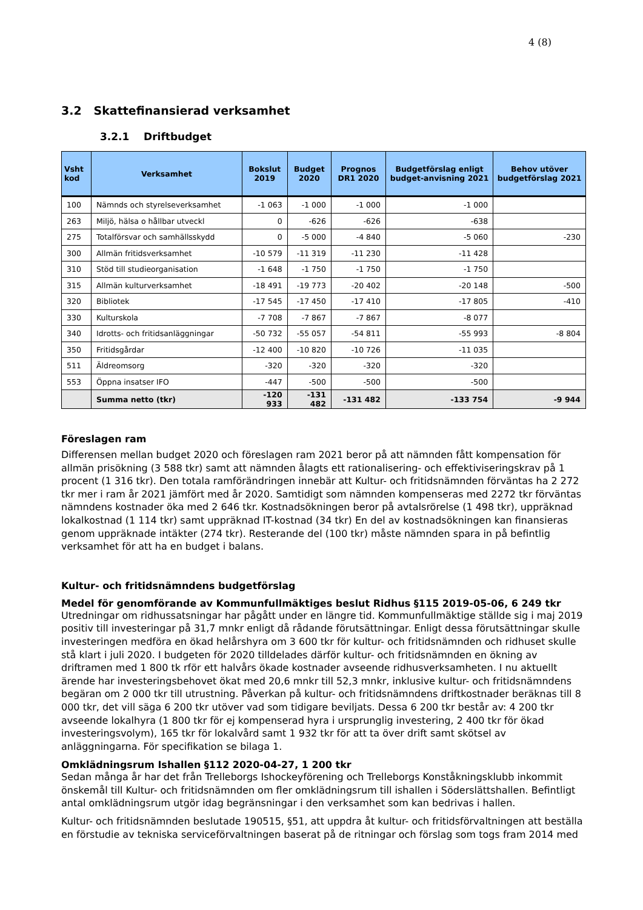4 (8)
3.2 Skattefinansierad verksamhet
3.2.1 Driftbudget
| Vsht kod | Verksamhet | Bokslut 2019 | Budget 2020 | Prognos DR1 2020 | Budgetförslag enligt budget-anvisning 2021 | Behov utöver budgetförslag 2021 |
| --- | --- | --- | --- | --- | --- | --- |
| 100 | Nämnds och styrelseverksamhet | -1 063 | -1 000 | -1 000 | -1 000 | |
| 263 | Miljö, hälsa o hållbar utveckl | 0 | -626 | -626 | -638 | |
| 275 | Totalförsvar och samhällsskydd | 0 | -5 000 | -4 840 | -5 060 | -230 |
| 300 | Allmän fritidsverksamhet | -10 579 | -11 319 | -11 230 | -11 428 | |
| 310 | Stöd till studieorganisation | -1 648 | -1 750 | -1 750 | -1 750 | |
| 315 | Allmän kulturverksamhet | -18 491 | -19 773 | -20 402 | -20 148 | -500 |
| 320 | Bibliotek | -17 545 | -17 450 | -17 410 | -17 805 | -410 |
| 330 | Kulturskola | -7 708 | -7 867 | -7 867 | -8 077 | |
| 340 | Idrotts- och fritidsanläggningar | -50 732 | -55 057 | -54 811 | -55 993 | -8 804 |
| 350 | Fritidsgårdar | -12 400 | -10 820 | -10 726 | -11 035 | |
| 511 | Äldreomsorg | -320 | -320 | -320 | -320 | |
| 553 | Öppna insatser IFO | -447 | -500 | -500 | -500 | |
| | Summa netto (tkr) | -120 933 | -131 482 | -131 482 | -133 754 | -9 944 |
Föreslagen ram
Differensen mellan budget 2020 och föreslagen ram 2021 beror på att nämnden fått kompensation för allmän prisökning (3 588 tkr) samt att nämnden ålagts ett rationalisering- och effektiviseringskrav på 1 procent (1 316 tkr). Den totala ramförändringen innebär att Kultur- och fritidsnämnden förväntas ha 2 272 tkr mer i ram år 2021 jämfört med år 2020. Samtidigt som nämnden kompenseras med 2272 tkr förväntas nämndens kostnader öka med 2 646 tkr. Kostnadsökningen beror på avtalsrörelse (1 498 tkr), uppräknad lokalkostnad (1 114 tkr) samt uppräknad IT-kostnad (34 tkr) En del av kostnadsökningen kan finansieras genom uppräknade intäkter (274 tkr). Resterande del (100 tkr) måste nämnden spara in på befintlig verksamhet för att ha en budget i balans.
Kultur- och fritidsnämndens budgetförslag
Medel för genomförande av Kommunfullmäktiges beslut Ridhus §115 2019-05-06, 6 249 tkr
Utredningar om ridhussatsningar har pågått under en längre tid. Kommunfullmäktige ställde sig i maj 2019 positiv till investeringar på 31,7 mnkr enligt då rådande förutsättningar. Enligt dessa förutsättningar skulle investeringen medföra en ökad helårshyra om 3 600 tkr för kultur- och fritidsnämnden och ridhuset skulle stå klart i juli 2020. I budgeten för 2020 tilldelades därför kultur- och fritidsnämnden en ökning av driftramen med 1 800 tk rför ett halvårs ökade kostnader avseende ridhusverksamheten. I nu aktuellt ärende har investeringsbehovet ökat med 20,6 mnkr till 52,3 mnkr, inklusive kultur- och fritidsnämndens begäran om 2 000 tkr till utrustning. Påverkan på kultur- och fritidsnämndens driftkostnader beräknas till 8 000 tkr, det vill säga 6 200 tkr utöver vad som tidigare beviljats. Dessa 6 200 tkr består av: 4 200 tkr avseende lokalhyra (1 800 tkr för ej kompenserad hyra i ursprunglig investering, 2 400 tkr för ökad investeringsvolym), 165 tkr för lokalvård samt 1 932 tkr för att ta över drift samt skötsel av anläggningarna. För specifikation se bilaga 1.
Omklädningsrum Ishallen §112 2020-04-27, 1 200 tkr
Sedan många år har det från Trelleborgs Ishockeyförening och Trelleborgs Konståkningsklubb inkommit önskemål till Kultur- och fritidsnämnden om fler omklädningsrum till ishallen i Söderslättshallen. Befintligt antal omklädningsrum utgör idag begränsningar i den verksamhet som kan bedrivas i hallen.
Kultur- och fritidsnämnden beslutade 190515, §51, att uppdra åt kultur- och fritidsförvaltningen att beställa en förstudie av tekniska serviceförvaltningen baserat på de ritningar och förslag som togs fram 2014 med